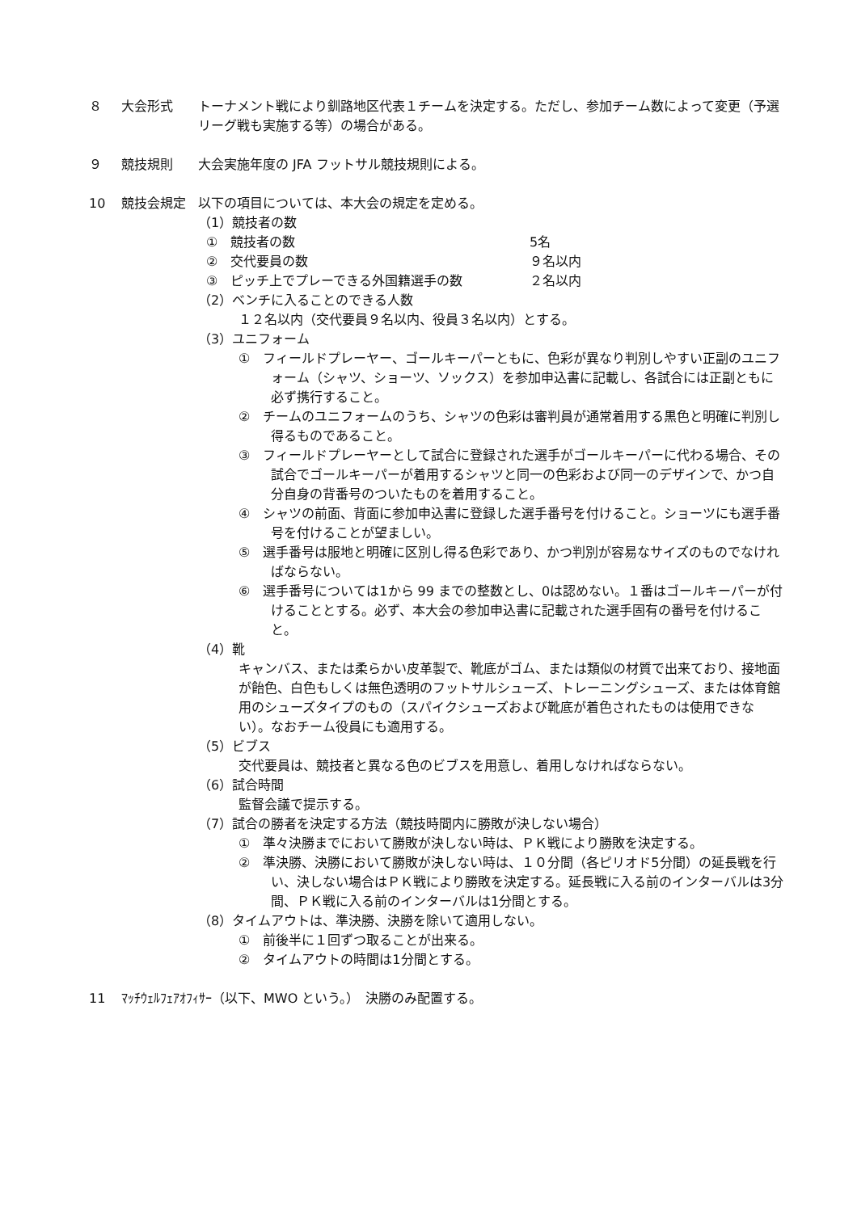８ 大会形式 トーナメント戦により釧路地区代表１チームを決定する。ただし、参加チーム数によって変更（予選リーグ戦も実施する等）の場合がある。
９ 競技規則 大会実施年度の JFA フットサル競技規則による。
10 競技会規定 以下の項目については、本大会の規定を定める。
（1）競技者の数
①　競技者の数 5名
②　交代要員の数 ９名以内
③　ピッチ上でプレーできる外国籍選手の数 ２名以内
（2）ベンチに入ることのできる人数
１２名以内（交代要員９名以内、役員３名以内）とする。
（3）ユニフォーム
①　フィールドプレーヤー、ゴールキーパーともに、色彩が異なり判別しやすい正副のユニフォーム（シャツ、ショーツ、ソックス）を参加申込書に記載し、各試合には正副ともに必ず携行すること。
②　チームのユニフォームのうち、シャツの色彩は審判員が通常着用する黒色と明確に判別し得るものであること。
③　フィールドプレーヤーとして試合に登録された選手がゴールキーパーに代わる場合、その試合でゴールキーパーが着用するシャツと同一の色彩および同一のデザインで、かつ自分自身の背番号のついたものを着用すること。
④　シャツの前面、背面に参加申込書に登録した選手番号を付けること。ショーツにも選手番号を付けることが望ましい。
⑤　選手番号は服地と明確に区別し得る色彩であり、かつ判別が容易なサイズのものでなければならない。
⑥　選手番号については1から 99 までの整数とし、0は認めない。１番はゴールキーパーが付けることとする。必ず、本大会の参加申込書に記載された選手固有の番号を付けること。
（4）靴
キャンバス、または柔らかい皮革製で、靴底がゴム、または類似の材質で出来ており、接地面が飴色、白色もしくは無色透明のフットサルシューズ、トレーニングシューズ、または体育館用のシューズタイプのもの（スパイクシューズおよび靴底が着色されたものは使用できない）。なおチーム役員にも適用する。
（5）ビブス
交代要員は、競技者と異なる色のビブスを用意し、着用しなければならない。
（6）試合時間
監督会議で提示する。
（7）試合の勝者を決定する方法（競技時間内に勝敗が決しない場合）
①　準々決勝までにおいて勝敗が決しない時は、ＰＫ戦により勝敗を決定する。
②　準決勝、決勝において勝敗が決しない時は、１０分間（各ピリオド5分間）の延長戦を行い、決しない場合はＰＫ戦により勝敗を決定する。延長戦に入る前のインターバルは3分間、ＰＫ戦に入る前のインターバルは1分間とする。
（8）タイムアウトは、準決勝、決勝を除いて適用しない。
①　前後半に１回ずつ取ることが出来る。
②　タイムアウトの時間は1分間とする。
11 ﾏｯﾁｳｪﾙﾌｪｱｵﾌｨｻｰ（以下、MWO という。）　決勝のみ配置する。